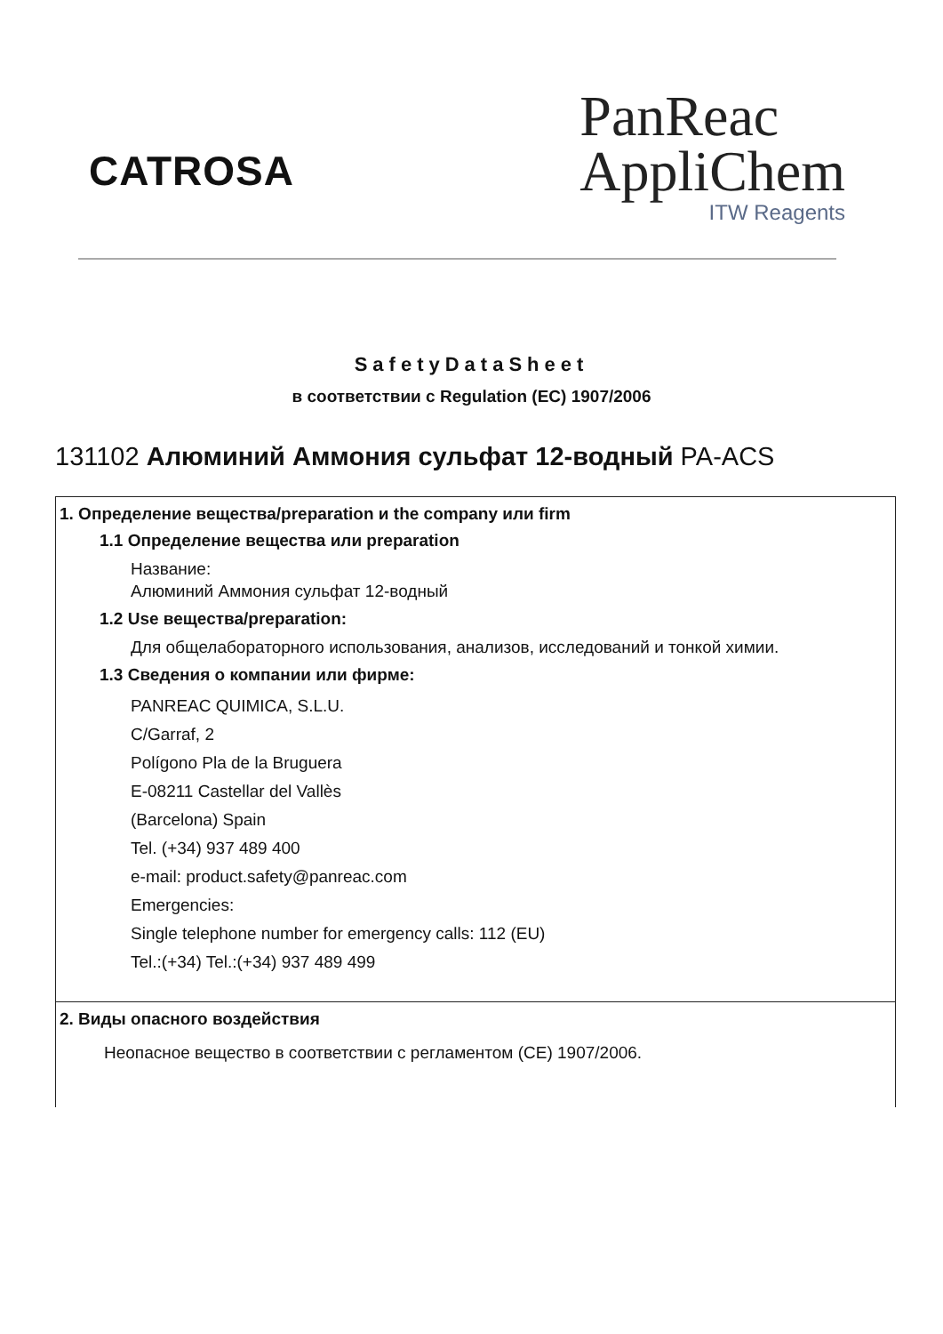CATROSA
PanReac
AppliChem
ITW Reagents
SafetyDataSheet
в соответствии с Regulation (EC) 1907/2006
131102 Алюминий Аммония сульфат 12-водный PA-ACS
1. Определение вещества/preparation и the company или firm
1.1 Определение вещества или preparation
Название:
Алюминий Аммония сульфат 12-водный
1.2 Use вещества/preparation:
Для общелабораторного использования, анализов, исследований и тонкой химии.
1.3 Сведения о компании или фирме:
PANREAC QUIMICA, S.L.U.
C/Garraf, 2
Polígono Pla de la Bruguera
E-08211 Castellar del Vallès
(Barcelona) Spain
Tel. (+34) 937 489 400
e-mail: product.safety@panreac.com
Emergencies:
Single telephone number for emergency calls: 112 (EU)
Tel.:(+34) Tel.:(+34) 937 489 499
2. Виды опасного воздействия
Неопасное вещество в соответствии с регламентом (CE) 1907/2006.